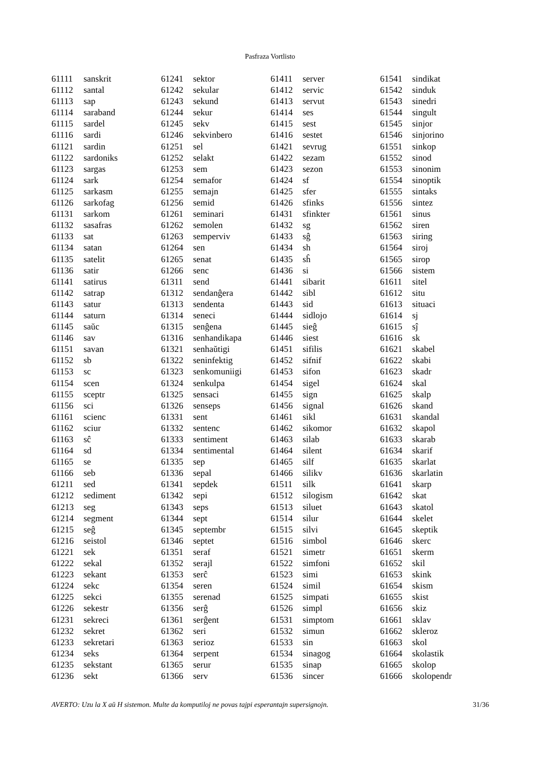Pasfraza Vortlisto
| 61111 | sanskrit |
| 61112 | santal |
| 61113 | sap |
| 61114 | saraband |
| 61115 | sardel |
| 61116 | sardi |
| 61121 | sardin |
| 61122 | sardoniks |
| 61123 | sargas |
| 61124 | sark |
| 61125 | sarkasm |
| 61126 | sarkofag |
| 61131 | sarkom |
| 61132 | sasafras |
| 61133 | sat |
| 61134 | satan |
| 61135 | satelit |
| 61136 | satir |
| 61141 | satirus |
| 61142 | satrap |
| 61143 | satur |
| 61144 | saturn |
| 61145 | saŭc |
| 61146 | sav |
| 61151 | savan |
| 61152 | sb |
| 61153 | sc |
| 61154 | scen |
| 61155 | sceptr |
| 61156 | sci |
| 61161 | scienc |
| 61162 | sciur |
| 61163 | sĉ |
| 61164 | sd |
| 61165 | se |
| 61166 | seb |
| 61211 | sed |
| 61212 | sediment |
| 61213 | seg |
| 61214 | segment |
| 61215 | seĝ |
| 61216 | seistol |
| 61221 | sek |
| 61222 | sekal |
| 61223 | sekant |
| 61224 | sekc |
| 61225 | sekci |
| 61226 | sekestr |
| 61231 | sekreci |
| 61232 | sekret |
| 61233 | sekretari |
| 61234 | seks |
| 61235 | sekstant |
| 61236 | sekt |
| 61241 | sektor |
| 61242 | sekular |
| 61243 | sekund |
| 61244 | sekur |
| 61245 | sekv |
| 61246 | sekvinbero |
| 61251 | sel |
| 61252 | selakt |
| 61253 | sem |
| 61254 | semafor |
| 61255 | semajn |
| 61256 | semid |
| 61261 | seminari |
| 61262 | semolen |
| 61263 | semperviv |
| 61264 | sen |
| 61265 | senat |
| 61266 | senc |
| 61311 | send |
| 61312 | sendanĝera |
| 61313 | sendenta |
| 61314 | seneci |
| 61315 | senĝena |
| 61316 | senhandikapa |
| 61321 | senhaŭtigi |
| 61322 | seninfektig |
| 61323 | senkomuniigi |
| 61324 | senkulpa |
| 61325 | sensaci |
| 61326 | senseps |
| 61331 | sent |
| 61332 | sentenc |
| 61333 | sentiment |
| 61334 | sentimental |
| 61335 | sep |
| 61336 | sepal |
| 61341 | sepdek |
| 61342 | sepi |
| 61343 | seps |
| 61344 | sept |
| 61345 | septembr |
| 61346 | septet |
| 61351 | seraf |
| 61352 | serajl |
| 61353 | serĉ |
| 61354 | seren |
| 61355 | serenad |
| 61356 | serĝ |
| 61361 | serĝent |
| 61362 | seri |
| 61363 | serioz |
| 61364 | serpent |
| 61365 | serur |
| 61366 | serv |
| 61411 | server |
| 61412 | servic |
| 61413 | servut |
| 61414 | ses |
| 61415 | sest |
| 61416 | sestet |
| 61421 | sevrug |
| 61422 | sezam |
| 61423 | sezon |
| 61424 | sf |
| 61425 | sfer |
| 61426 | sfinks |
| 61431 | sfinkter |
| 61432 | sg |
| 61433 | sĝ |
| 61434 | sh |
| 61435 | sĥ |
| 61436 | si |
| 61441 | sibarit |
| 61442 | sibl |
| 61443 | sid |
| 61444 | sidlojo |
| 61445 | sieĝ |
| 61446 | siest |
| 61451 | sifilis |
| 61452 | sifnif |
| 61453 | sifon |
| 61454 | sigel |
| 61455 | sign |
| 61456 | signal |
| 61461 | sikl |
| 61462 | sikomor |
| 61463 | silab |
| 61464 | silent |
| 61465 | silf |
| 61466 | silikv |
| 61511 | silk |
| 61512 | silogism |
| 61513 | siluet |
| 61514 | silur |
| 61515 | silvi |
| 61516 | simbol |
| 61521 | simetr |
| 61522 | simfoni |
| 61523 | simi |
| 61524 | simil |
| 61525 | simpati |
| 61526 | simpl |
| 61531 | simptom |
| 61532 | simun |
| 61533 | sin |
| 61534 | sinagog |
| 61535 | sinap |
| 61536 | sincer |
| 61541 | sindikat |
| 61542 | sinduk |
| 61543 | sinedri |
| 61544 | singult |
| 61545 | sinjor |
| 61546 | sinjorino |
| 61551 | sinkop |
| 61552 | sinod |
| 61553 | sinonim |
| 61554 | sinoptik |
| 61555 | sintaks |
| 61556 | sintez |
| 61561 | sinus |
| 61562 | siren |
| 61563 | siring |
| 61564 | siroj |
| 61565 | sirop |
| 61566 | sistem |
| 61611 | sitel |
| 61612 | situ |
| 61613 | situaci |
| 61614 | sj |
| 61615 | sĵ |
| 61616 | sk |
| 61621 | skabel |
| 61622 | skabi |
| 61623 | skadr |
| 61624 | skal |
| 61625 | skalp |
| 61626 | skand |
| 61631 | skandal |
| 61632 | skapol |
| 61633 | skarab |
| 61634 | skarif |
| 61635 | skarlat |
| 61636 | skarlatin |
| 61641 | skarp |
| 61642 | skat |
| 61643 | skatol |
| 61644 | skelet |
| 61645 | skeptik |
| 61646 | skerc |
| 61651 | skerm |
| 61652 | skil |
| 61653 | skink |
| 61654 | skism |
| 61655 | skist |
| 61656 | skiz |
| 61661 | sklav |
| 61662 | skleroz |
| 61663 | skol |
| 61664 | skolastik |
| 61665 | skolop |
| 61666 | skolopendr |
AVERTO: Uzu la X aŭ H sistemon. Multe da komputiloj ne povas tajpi esperantajn supersignojn. 31/36